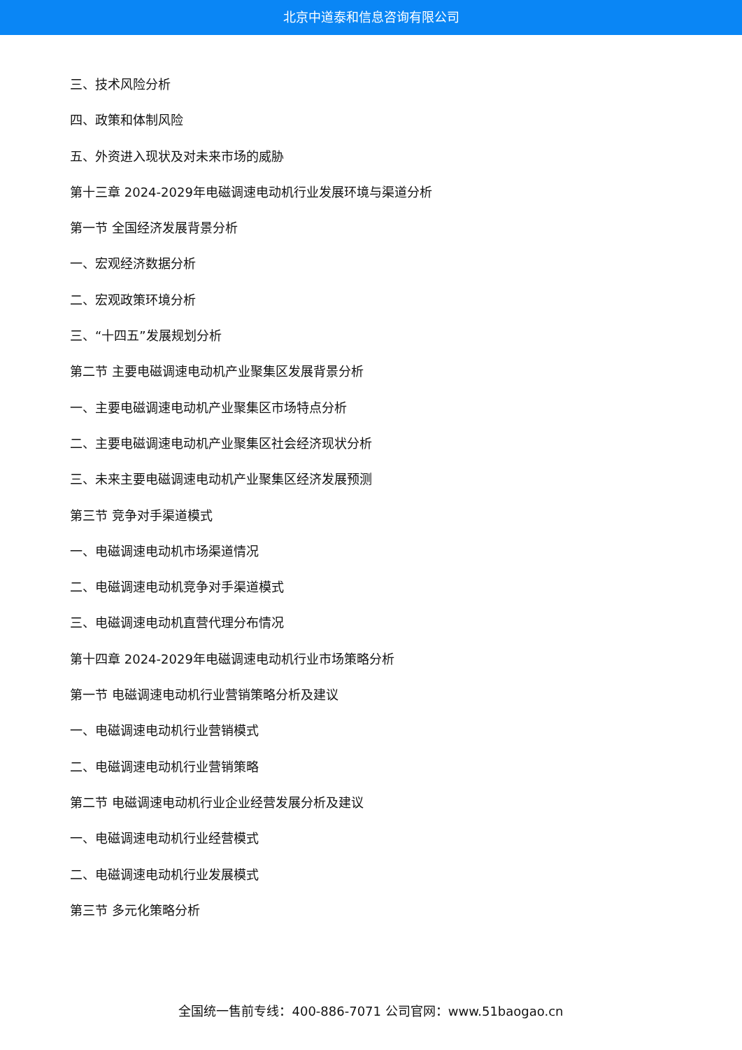北京中道泰和信息咨询有限公司
三、技术风险分析
四、政策和体制风险
五、外资进入现状及对未来市场的威胁
第十三章 2024-2029年电磁调速电动机行业发展环境与渠道分析
第一节 全国经济发展背景分析
一、宏观经济数据分析
二、宏观政策环境分析
三、“十四五”发展规划分析
第二节 主要电磁调速电动机产业聚集区发展背景分析
一、主要电磁调速电动机产业聚集区市场特点分析
二、主要电磁调速电动机产业聚集区社会经济现状分析
三、未来主要电磁调速电动机产业聚集区经济发展预测
第三节 竞争对手渠道模式
一、电磁调速电动机市场渠道情况
二、电磁调速电动机竞争对手渠道模式
三、电磁调速电动机直营代理分布情况
第十四章 2024-2029年电磁调速电动机行业市场策略分析
第一节 电磁调速电动机行业营销策略分析及建议
一、电磁调速电动机行业营销模式
二、电磁调速电动机行业营销策略
第二节 电磁调速电动机行业企业经营发展分析及建议
一、电磁调速电动机行业经营模式
二、电磁调速电动机行业发展模式
第三节 多元化策略分析
全国统一售前专线：400-886-7071 公司官网：www.51baogao.cn